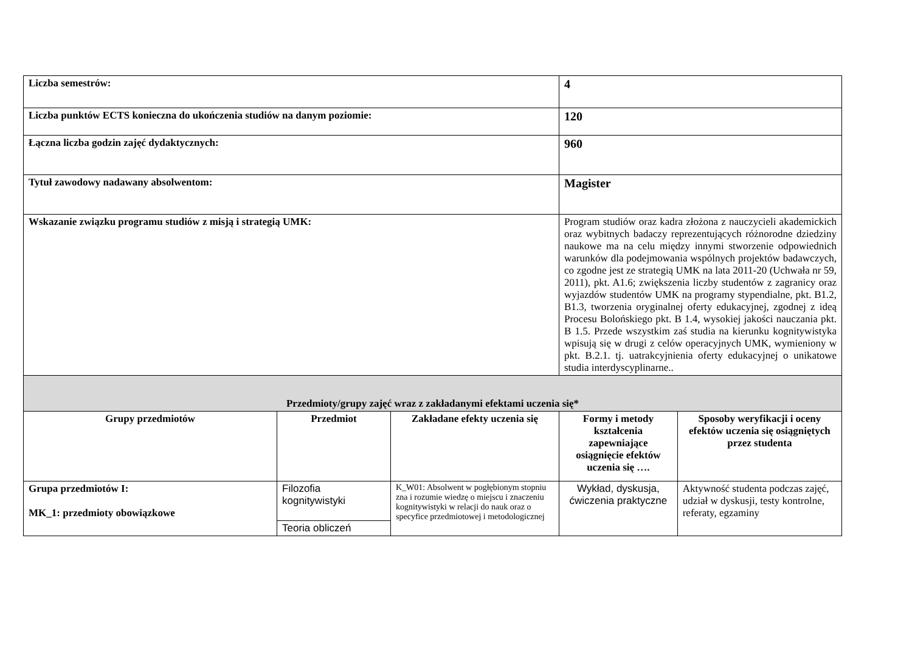| Liczba semestrów: | | | 4 | |
| Liczba punktów ECTS konieczna do ukończenia studiów na danym poziomie: | | | 120 | |
| Łączna liczba godzin zajęć dydaktycznych: | | | 960 | |
| Tytuł zawodowy nadawany absolwentom: | | | Magister | |
| Wskazanie związku programu studiów z misją i strategią UMK: | | | Program studiów oraz kadra złożona z nauczycieli akademickich oraz wybitnych badaczy reprezentujących różnorodne dziedziny naukowe ma na celu między innymi stworzenie odpowiednich warunków dla podejmowania wspólnych projektów badawczych, co zgodne jest ze strategią UMK na lata 2011-20 (Uchwała nr 59, 2011), pkt. A1.6; zwiększenia liczby studentów z zagranicy oraz wyjazdów studentów UMK na programy stypendialne, pkt. B1.2, B1.3, tworzenia oryginalnej oferty edukacyjnej, zgodnej z ideą Procesu Bolońskiego pkt. B 1.4, wysokiej jakości nauczania pkt. B 1.5. Przede wszystkim zaś studia na kierunku kognitywistyka wpisują się w drugi z celów operacyjnych UMK, wymieniony w pkt. B.2.1. tj. uatrakcyjnienia oferty edukacyjnej o unikatowe studia interdyscyplinarne.. | |
| Przedmioty/grupy zajęć wraz z zakładanymi efektami uczenia się* | | | | |
| Grupy przedmiotów | Przedmiot | Zakładane efekty uczenia się | Formy i metody kształcenia zapewniające osiągnięcie efektów uczenia się …. | Sposoby weryfikacji i oceny efektów uczenia się osiągniętych przez studenta |
| Grupa przedmiotów I: MK_1: przedmioty obowiązkowe | Filozofia kognitywistyki | K_W01: Absolwent w pogłębionym stopniu zna i rozumie wiedzę o miejscu i znaczeniu kognitywistyki w relacji do nauk oraz o specyfice przedmiotowej i metodologicznej | Wykład, dyskusja, ćwiczenia praktyczne | Aktywność studenta podczas zajęć, udział w dyskusji, testy kontrolne, referaty, egzaminy |
| | Teoria obliczeń | | | |